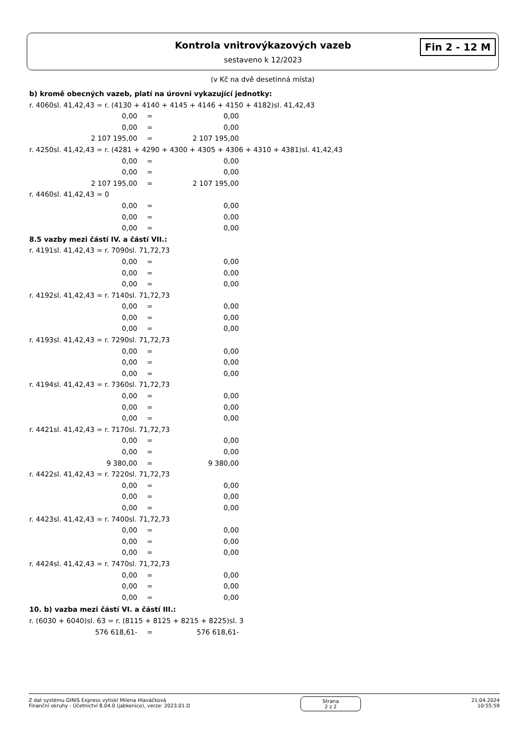Kontrola vnitrovýkazových vazeb
sestaveno k 12/2023
Fin 2 - 12 M
(v Kč na dvě desetinná místa)
b) kromě obecných vazeb, platí na úrovni vykazující jednotky:
r. 4060sl. 41,42,43 = r. (4130 + 4140 + 4145 + 4146 + 4150 + 4182)sl. 41,42,43
| 0,00 | = | 0,00 |
| 0,00 | = | 0,00 |
| 2 107 195,00 | = | 2 107 195,00 |
r. 4250sl. 41,42,43 = r. (4281 + 4290 + 4300 + 4305 + 4306 + 4310 + 4381)sl. 41,42,43
| 0,00 | = | 0,00 |
| 0,00 | = | 0,00 |
| 2 107 195,00 | = | 2 107 195,00 |
r. 4460sl. 41,42,43 = 0
| 0,00 | = | 0,00 |
| 0,00 | = | 0,00 |
| 0,00 | = | 0,00 |
8.5 vazby mezi částí IV. a částí VII.:
r. 4191sl. 41,42,43 = r. 7090sl. 71,72,73
| 0,00 | = | 0,00 |
| 0,00 | = | 0,00 |
| 0,00 | = | 0,00 |
r. 4192sl. 41,42,43 = r. 7140sl. 71,72,73
| 0,00 | = | 0,00 |
| 0,00 | = | 0,00 |
| 0,00 | = | 0,00 |
r. 4193sl. 41,42,43 = r. 7290sl. 71,72,73
| 0,00 | = | 0,00 |
| 0,00 | = | 0,00 |
| 0,00 | = | 0,00 |
r. 4194sl. 41,42,43 = r. 7360sl. 71,72,73
| 0,00 | = | 0,00 |
| 0,00 | = | 0,00 |
| 0,00 | = | 0,00 |
r. 4421sl. 41,42,43 = r. 7170sl. 71,72,73
| 0,00 | = | 0,00 |
| 0,00 | = | 0,00 |
| 9 380,00 | = | 9 380,00 |
r. 4422sl. 41,42,43 = r. 7220sl. 71,72,73
| 0,00 | = | 0,00 |
| 0,00 | = | 0,00 |
| 0,00 | = | 0,00 |
r. 4423sl. 41,42,43 = r. 7400sl. 71,72,73
| 0,00 | = | 0,00 |
| 0,00 | = | 0,00 |
| 0,00 | = | 0,00 |
r. 4424sl. 41,42,43 = r. 7470sl. 71,72,73
| 0,00 | = | 0,00 |
| 0,00 | = | 0,00 |
| 0,00 | = | 0,00 |
10. b) vazba mezi částí VI. a částí III.:
r. (6030 + 6040)sl. 63 = r. (8115 + 8125 + 8215 + 8225)sl. 3
| 576 618,61- | = | 576 618,61- |
Z dat systému GINIS Express vytiskl Milena Hlaváčková
Finanční okruhy - Účetnictví 8.04.0 (jabkenice), verze: 2023.01.D
Strana
2 z 2
21.04.2024
10:55:59